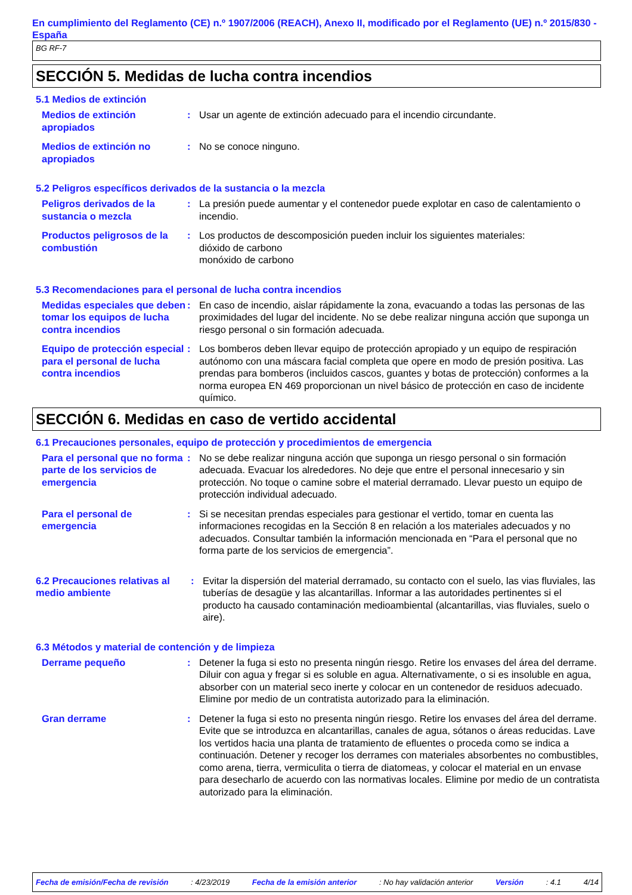En cumplimiento del Reglamento (CE) n.º 1907/2006 (REACH), Anexo II, modificado por el Reglamento (UE) n.º 2015/830 - España
BG RF-7
SECCIÓN 5. Medidas de lucha contra incendios
5.1 Medios de extinción
Medios de extinción apropiados
: Usar un agente de extinción adecuado para el incendio circundante.
Medios de extinción no apropiados
: No se conoce ninguno.
5.2 Peligros específicos derivados de la sustancia o la mezcla
Peligros derivados de la sustancia o mezcla
: La presión puede aumentar y el contenedor puede explotar en caso de calentamiento o incendio.
Productos peligrosos de la combustión
: Los productos de descomposición pueden incluir los siguientes materiales:
dióxido de carbono
monóxido de carbono
5.3 Recomendaciones para el personal de lucha contra incendios
Medidas especiales que deben tomar los equipos de lucha contra incendios
: En caso de incendio, aislar rápidamente la zona, evacuando a todas las personas de las proximidades del lugar del incidente. No se debe realizar ninguna acción que suponga un riesgo personal o sin formación adecuada.
Equipo de protección especial para el personal de lucha contra incendios
: Los bomberos deben llevar equipo de protección apropiado y un equipo de respiración autónomo con una máscara facial completa que opere en modo de presión positiva. Las prendas para bomberos (incluidos cascos, guantes y botas de protección) conformes a la norma europea EN 469 proporcionan un nivel básico de protección en caso de incidente químico.
SECCIÓN 6. Medidas en caso de vertido accidental
6.1 Precauciones personales, equipo de protección y procedimientos de emergencia
Para el personal que no forma parte de los servicios de emergencia
: No se debe realizar ninguna acción que suponga un riesgo personal o sin formación adecuada. Evacuar los alrededores. No deje que entre el personal innecesario y sin protección. No toque o camine sobre el material derramado. Llevar puesto un equipo de protección individual adecuado.
Para el personal de emergencia
: Si se necesitan prendas especiales para gestionar el vertido, tomar en cuenta las informaciones recogidas en la Sección 8 en relación a los materiales adecuados y no adecuados. Consultar también la información mencionada en “Para el personal que no forma parte de los servicios de emergencia”.
6.2 Precauciones relativas al medio ambiente
: Evitar la dispersión del material derramado, su contacto con el suelo, las vias fluviales, las tuberías de desagüe y las alcantarillas. Informar a las autoridades pertinentes si el producto ha causado contaminación medioambiental (alcantarillas, vias fluviales, suelo o aire).
6.3 Métodos y material de contención y de limpieza
Derrame pequeño : Detener la fuga si esto no presenta ningún riesgo. Retire los envases del área del derrame. Diluir con agua y fregar si es soluble en agua. Alternativamente, o si es insoluble en agua, absorber con un material seco inerte y colocar en un contenedor de residuos adecuado. Elimine por medio de un contratista autorizado para la eliminación.
Gran derrame : Detener la fuga si esto no presenta ningún riesgo. Retire los envases del área del derrame. Evite que se introduzca en alcantarillas, canales de agua, sótanos o áreas reducidas. Lave los vertidos hacia una planta de tratamiento de efluentes o proceda como se indica a continuación. Detener y recoger los derrames con materiales absorbentes no combustibles, como arena, tierra, vermiculita o tierra de diatomeas, y colocar el material en un envase para desecharlo de acuerdo con las normativas locales. Elimine por medio de un contratista autorizado para la eliminación.
Fecha de emisión/Fecha de revisión : 4/23/2019 Fecha de la emisión anterior : No hay validación anterior Versión : 4.1 4/14